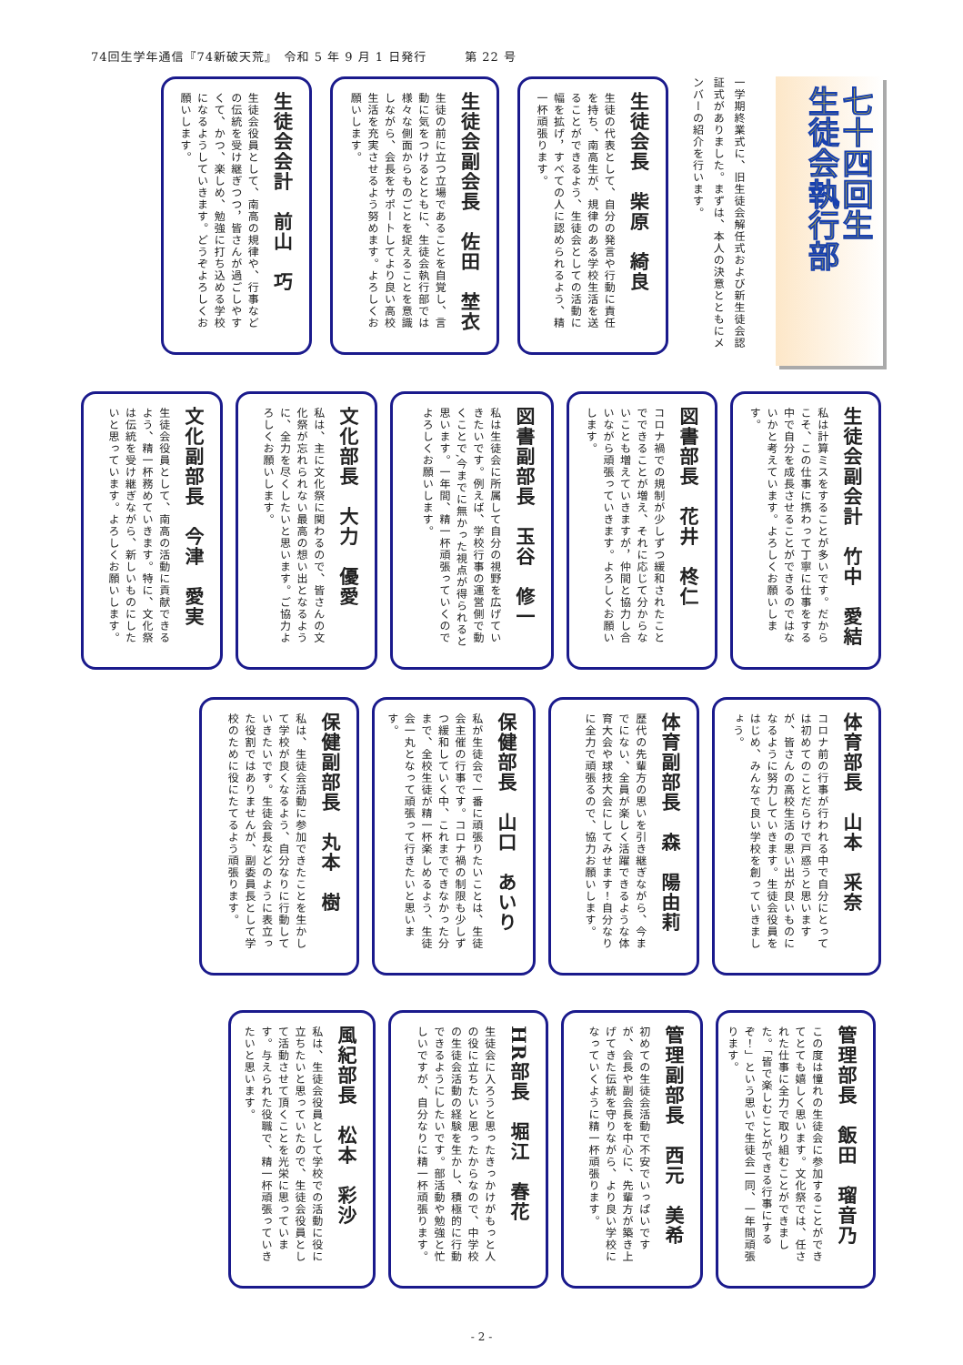74回生学年通信『74新破天荒』　令和 5 年 9 月 1 日発行　　　第 22 号
七十四回生
生徒会執行部
一学期終業式に、旧生徒会解任式および新生徒会認証式がありました。まずは、本人の決意とともにメンバーの紹介を行います。
生徒会長　柴原　綺良
生徒の代表として、自分の発言や行動に責任を持ち、南高生が、規律のある学校生活を送ることができるよう、生徒会としての活動に幅を拡げ，すべての人に認められるよう、精一杯頑張ります。
生徒会副会長　佐田　埜衣
生徒の前に立つ立場であることを自覚し、言動に気をつけるとともに、生徒会執行部では様々な側面からものごとを捉えることを意識しながら、会長をサポートしてより良い高校生活を充実させるよう努めます。よろしくお願いします。
生徒会会計　前山　巧
生徒会役員として、南高の規律や、行事などの伝統を受け継ぎつつ，皆さんが過ごしやすくて、かつ、楽しめ、勉強に打ち込める学校になるようしていきます。どうぞよろしくお願いします。
生徒会副会計　竹中　愛結
私は計算ミスをすることが多いです。だからこそ、この仕事に携わって丁寧に仕事をする中で自分を成長させることができるのではないかと考えています。よろしくお願いします。
図書部長　花井　柊仁
コロナ禍での規制が少しずつ緩和されたことでできることが増え、それに応じて分からないことも増えていきますが，仲間と協力し合いながら頑張っていきます。よろしくお願いします。
図書副部長　玉谷　修一
私は生徒会に所属して自分の視野を広げていきたいです。例えば、学校行事の運営側で動くことで,今までに無かった視点が得られると思います。一年間、精一杯頑張っていくのでよろしくお願いします。
文化部長　大力　優愛
私は、主に文化祭に関わるので、皆さんの文化祭が忘れられない最高の想い出となるように、全力を尽くしたいと思います。ご協力よろしくお願いします。
文化副部長　今津　愛実
生徒会役員として、南高の活動に貢献できるよう、精一杯務めていきます。特に、文化祭は伝統を受け継ぎながら、新しいものにしたいと思っています。よろしくお願いします。
体育部長　山本　采奈
コロナ前の行事が行われる中で自分にとっては初めてのことだらけで戸惑うと思いますが、皆さんの高校生活の思い出が良いものになるように努力していきます。生徒会役員をはじめ、みんなで良い学校を創っていきましょう。
体育副部長　森　陽由莉
歴代の先輩方の思いを引き継ぎながら、今までにない、全員が楽しく活躍できるような体育大会や球技大会にしてみせます！自分なりに全力で頑張るので、協力お願いします。
保健部長　山口　あいり
私が生徒会で一番に頑張りたいことは、生徒会主催の行事です。コロナ禍の制限も少しずつ緩和していく中、これまでできなかった分まで、全校生徒が精一杯楽しめるよう、生徒会一丸となって頑張って行きたいと思います。
保健副部長　丸本　樹
私は、生徒会活動に参加できたことを生かして学校が良くなるよう、自分なりに行動していきたいです。生徒会長などのように表立った役割ではありませんが、副委員長として学校のために役にたてるよう頑張ります。
管理部長　飯田　瑠音乃
この度は憧れの生徒会に参加することができてとても嬉しく思います。文化祭では、任された仕事に全力で取り組むことができました。「皆で楽しむことができる行事にするぞ！」という思いで生徒会一同、一年間頑張ります。
管理副部長　西元　美希
初めての生徒会活動で不安でいっぱいですが、会長や副会長を中心に、先輩方が築き上げてきた伝統を守りながら、より良い学校になっていくように精一杯頑張ります。
HR部長　堀江　春花
生徒会に入ろうと思ったきっかけがもっと人の役に立ちたいと思ったからなので、中学校の生徒会活動の経験を生かし、積極的に行動できるようにしたいです。部活動や勉強と忙しいですが、自分なりに精一杯頑張ります。
風紀部長　松本　彩沙
私は、生徒会役員として学校での活動に役に立ちたいと思っていたので、生徒会役員として活動させて頂くことを光栄に思っています。与えられた役職で、精一杯頑張っていきたいと思います。
- 2 -